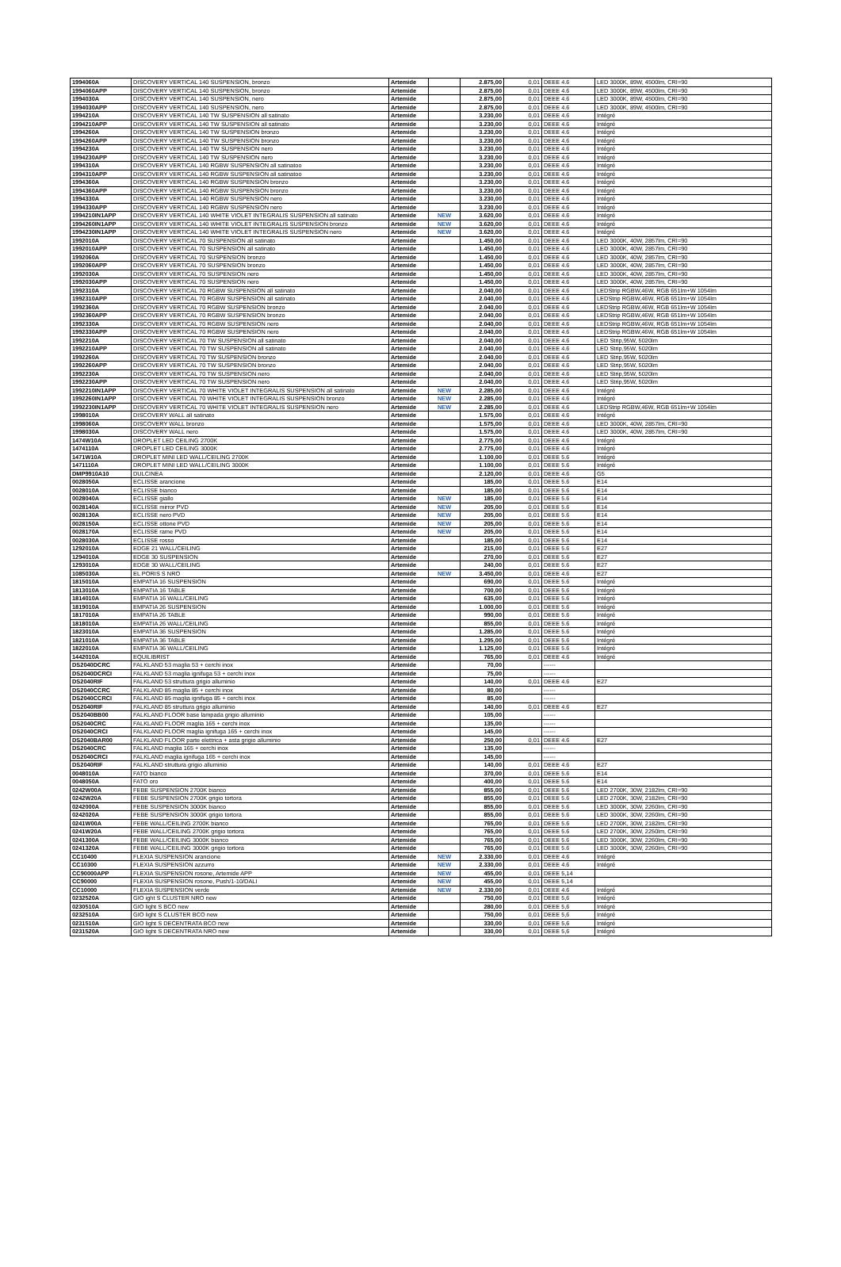| 1994060A | DISCOVERY VERTICAL 140 SUSPENSION, bronzo | Artemide | | 2.875,00 | 0,01 | DEEE 4.6 | LED 3000K, 89W, 4500lm, CRI=90 |
| 1994060APP | DISCOVERY VERTICAL 140 SUSPENSION, bronzo | Artemide | | 2.875,00 | 0,01 | DEEE 4.6 | LED 3000K, 89W, 4500lm, CRI=90 |
| 1994030A | DISCOVERY VERTICAL 140 SUSPENSION, nero | Artemide | | 2.875,00 | 0,01 | DEEE 4.6 | LED 3000K, 89W, 4500lm, CRI=90 |
| 1994030APP | DISCOVERY VERTICAL 140 SUSPENSION, nero | Artemide | | 2.875,00 | 0,01 | DEEE 4.6 | LED 3000K, 89W, 4500lm, CRI=90 |
| 1994210A | DISCOVERY VERTICAL 140 TW SUSPENSION all satinato | Artemide | | 3.230,00 | 0,01 | DEEE 4.6 | Intégré |
| 1994210APP | DISCOVERY VERTICAL 140 TW SUSPENSION all satinato | Artemide | | 3.230,00 | 0,01 | DEEE 4.6 | Intégré |
| 1994260A | DISCOVERY VERTICAL 140 TW SUSPENSION bronzo | Artemide | | 3.230,00 | 0,01 | DEEE 4.6 | Intégré |
| 1994260APP | DISCOVERY VERTICAL 140 TW SUSPENSION bronzo | Artemide | | 3.230,00 | 0,01 | DEEE 4.6 | Intégré |
| 1994230A | DISCOVERY VERTICAL 140 TW SUSPENSION nero | Artemide | | 3.230,00 | 0,01 | DEEE 4.6 | Intégré |
| 1994230APP | DISCOVERY VERTICAL 140 TW SUSPENSION nero | Artemide | | 3.230,00 | 0,01 | DEEE 4.6 | Intégré |
| 1994310A | DISCOVERY VERTICAL 140 RGBW SUSPENSION all satinatoo | Artemide | | 3.230,00 | 0,01 | DEEE 4.6 | Intégré |
| 1994310APP | DISCOVERY VERTICAL 140 RGBW SUSPENSION all satinatoo | Artemide | | 3.230,00 | 0,01 | DEEE 4.6 | Intégré |
| 1994360A | DISCOVERY VERTICAL 140 RGBW SUSPENSION bronzo | Artemide | | 3.230,00 | 0,01 | DEEE 4.6 | Intégré |
| 1994360APP | DISCOVERY VERTICAL 140 RGBW SUSPENSION bronzo | Artemide | | 3.230,00 | 0,01 | DEEE 4.6 | Intégré |
| 1994330A | DISCOVERY VERTICAL 140 RGBW SUSPENSION nero | Artemide | | 3.230,00 | 0,01 | DEEE 4.6 | Intégré |
| 1994330APP | DISCOVERY VERTICAL 140 RGBW SUSPENSION nero | Artemide | | 3.230,00 | 0,01 | DEEE 4.6 | Intégré |
| 1994210IN1APP | DISCOVERY VERTICAL 140 WHITE VIOLET INTEGRALIS SUSPENSION all satinato | Artemide | NEW | 3.620,00 | 0,01 | DEEE 4.6 | Intégré |
| 1994260IN1APP | DISCOVERY VERTICAL 140 WHITE VIOLET INTEGRALIS SUSPENSION bronzo | Artemide | NEW | 3.620,00 | 0,01 | DEEE 4.6 | Intégré |
| 1994230IN1APP | DISCOVERY VERTICAL 140 WHITE VIOLET INTEGRALIS SUSPENSION nero | Artemide | NEW | 3.620,00 | 0,01 | DEEE 4.6 | Intégré |
| 1992010A | DISCOVERY VERTICAL 70 SUSPENSION all satinato | Artemide | | 1.450,00 | 0,01 | DEEE 4.6 | LED 3000K, 40W, 2857lm, CRI=90 |
| 1992010APP | DISCOVERY VERTICAL 70 SUSPENSION all satinato | Artemide | | 1.450,00 | 0,01 | DEEE 4.6 | LED 3000K, 40W, 2857lm, CRI=90 |
| 1992060A | DISCOVERY VERTICAL 70 SUSPENSION bronzo | Artemide | | 1.450,00 | 0,01 | DEEE 4.6 | LED 3000K, 40W, 2857lm, CRI=90 |
| 1992060APP | DISCOVERY VERTICAL 70 SUSPENSION bronzo | Artemide | | 1.450,00 | 0,01 | DEEE 4.6 | LED 3000K, 40W, 2857lm, CRI=90 |
| 1992030A | DISCOVERY VERTICAL 70 SUSPENSION nero | Artemide | | 1.450,00 | 0,01 | DEEE 4.6 | LED 3000K, 40W, 2857lm, CRI=90 |
| 1992030APP | DISCOVERY VERTICAL 70 SUSPENSION nero | Artemide | | 1.450,00 | 0,01 | DEEE 4.6 | LED 3000K, 40W, 2857lm, CRI=90 |
| 1992310A | DISCOVERY VERTICAL 70 RGBW SUSPENSION all satinato | Artemide | | 2.040,00 | 0,01 | DEEE 4.6 | LEDStrip RGBW,46W, RGB 651lm+W 1054lm |
| 1992310APP | DISCOVERY VERTICAL 70 RGBW SUSPENSION all satinato | Artemide | | 2.040,00 | 0,01 | DEEE 4.6 | LEDStrip RGBW,46W, RGB 651lm+W 1054lm |
| 1992360A | DISCOVERY VERTICAL 70 RGBW SUSPENSION bronzo | Artemide | | 2.040,00 | 0,01 | DEEE 4.6 | LEDStrip RGBW,46W, RGB 651lm+W 1054lm |
| 1992360APP | DISCOVERY VERTICAL 70 RGBW SUSPENSION bronzo | Artemide | | 2.040,00 | 0,01 | DEEE 4.6 | LEDStrip RGBW,46W, RGB 651lm+W 1054lm |
| 1992330A | DISCOVERY VERTICAL 70 RGBW SUSPENSION nero | Artemide | | 2.040,00 | 0,01 | DEEE 4.6 | LEDStrip RGBW,46W, RGB 651lm+W 1054lm |
| 1992330APP | DISCOVERY VERTICAL 70 RGBW SUSPENSION nero | Artemide | | 2.040,00 | 0,01 | DEEE 4.6 | LEDStrip RGBW,46W, RGB 651lm+W 1054lm |
| 1992210A | DISCOVERY VERTICAL 70 TW SUSPENSION all satinato | Artemide | | 2.040,00 | 0,01 | DEEE 4.6 | LED Strip,95W, 5020lm |
| 1992210APP | DISCOVERY VERTICAL 70 TW SUSPENSION all satinato | Artemide | | 2.040,00 | 0,01 | DEEE 4.6 | LED Strip,95W, 5020lm |
| 1992260A | DISCOVERY VERTICAL 70 TW SUSPENSION bronzo | Artemide | | 2.040,00 | 0,01 | DEEE 4.6 | LED Strip,95W, 5020lm |
| 1992260APP | DISCOVERY VERTICAL 70 TW SUSPENSION bronzo | Artemide | | 2.040,00 | 0,01 | DEEE 4.6 | LED Strip,95W, 5020lm |
| 1992230A | DISCOVERY VERTICAL 70 TW SUSPENSION nero | Artemide | | 2.040,00 | 0,01 | DEEE 4.6 | LED Strip,95W, 5020lm |
| 1992230APP | DISCOVERY VERTICAL 70 TW SUSPENSION nero | Artemide | | 2.040,00 | 0,01 | DEEE 4.6 | LED Strip,95W, 5020lm |
| 1992210IN1APP | DISCOVERY VERTICAL 70 WHITE VIOLET INTEGRALIS SUSPENSION all satinato | Artemide | NEW | 2.285,00 | 0,01 | DEEE 4.6 | Intégré |
| 1992260IN1APP | DISCOVERY VERTICAL 70 WHITE VIOLET INTEGRALIS SUSPENSION bronzo | Artemide | NEW | 2.285,00 | 0,01 | DEEE 4.6 | Intégré |
| 1992230IN1APP | DISCOVERY VERTICAL 70 WHITE VIOLET INTEGRALIS SUSPENSION nero | Artemide | NEW | 2.285,00 | 0,01 | DEEE 4.6 | LEDStrip RGBW,46W, RGB 651lm+W 1054lm |
| 1998010A | DISCOVERY WALL all satinato | Artemide | | 1.575,00 | 0,01 | DEEE 4.6 | Intégré |
| 1998060A | DISCOVERY WALL bronzo | Artemide | | 1.575,00 | 0,01 | DEEE 4.6 | LED 3000K, 40W, 2857lm, CRI=90 |
| 1998030A | DISCOVERY WALL nero | Artemide | | 1.575,00 | 0,01 | DEEE 4.6 | LED 3000K, 40W, 2857lm, CRI=90 |
| 1474W10A | DROPLET LED CEILING 2700K | Artemide | | 2.775,00 | 0,01 | DEEE 4.6 | Intégré |
| 1474110A | DROPLET LED CEILING 3000K | Artemide | | 2.775,00 | 0,01 | DEEE 4.6 | Intégré |
| 1471W10A | DROPLET MINI LED WALL/CEILING 2700K | Artemide | | 1.100,00 | 0,01 | DEEE 5.6 | Intégré |
| 1471110A | DROPLET MINI LED WALL/CEILING 3000K | Artemide | | 1.100,00 | 0,01 | DEEE 5.6 | Intégré |
| DMP9910A10 | DULCINEA | Artemide | | 2.120,00 | 0,01 | DEEE 4.6 | G5 |
| 0028050A | ECLISSE arancione | Artemide | | 185,00 | 0,01 | DEEE 5.6 | E14 |
| 0028010A | ECLISSE bianco | Artemide | | 185,00 | 0,01 | DEEE 5.6 | E14 |
| 0028040A | ECLISSE giallo | Artemide | NEW | 185,00 | 0,01 | DEEE 5.6 | E14 |
| 0028140A | ECLISSE mirror PVD | Artemide | NEW | 205,00 | 0,01 | DEEE 5.6 | E14 |
| 0028130A | ECLISSE nero PVD | Artemide | NEW | 205,00 | 0,01 | DEEE 5.6 | E14 |
| 0028150A | ECLISSE ottone PVD | Artemide | NEW | 205,00 | 0,01 | DEEE 5.6 | E14 |
| 0028170A | ECLISSE rame PVD | Artemide | NEW | 205,00 | 0,01 | DEEE 5.6 | E14 |
| 0028030A | ECLISSE rosso | Artemide | | 185,00 | 0,01 | DEEE 5.6 | E14 |
| 1292010A | EDGE 21 WALL/CEILING | Artemide | | 215,00 | 0,01 | DEEE 5.6 | E27 |
| 1294010A | EDGE 30 SUSPENSION | Artemide | | 270,00 | 0,01 | DEEE 5.6 | E27 |
| 1293010A | EDGE 30 WALL/CEILING | Artemide | | 240,00 | 0,01 | DEEE 5.6 | E27 |
| 1085030A | EL PORIS S NRO | Artemide | NEW | 3.450,00 | 0,01 | DEEE 4.6 | E27 |
| 1815010A | EMPATIA 16 SUSPENSION | Artemide | | 690,00 | 0,01 | DEEE 5.6 | Intégré |
| 1813010A | EMPATIA 16 TABLE | Artemide | | 700,00 | 0,01 | DEEE 5.6 | Intégré |
| 1814010A | EMPATIA 16 WALL/CEILING | Artemide | | 635,00 | 0,01 | DEEE 5.6 | Intégré |
| 1819010A | EMPATIA 26 SUSPENSION | Artemide | | 1.000,00 | 0,01 | DEEE 5.6 | Intégré |
| 1817010A | EMPATIA 26 TABLE | Artemide | | 990,00 | 0,01 | DEEE 5.6 | Intégré |
| 1818010A | EMPATIA 26 WALL/CEILING | Artemide | | 855,00 | 0,01 | DEEE 5.6 | Intégré |
| 1823010A | EMPATIA 36 SUSPENSION | Artemide | | 1.285,00 | 0,01 | DEEE 5.6 | Intégré |
| 1821010A | EMPATIA 36 TABLE | Artemide | | 1.295,00 | 0,01 | DEEE 5.6 | Intégré |
| 1822010A | EMPATIA 36 WALL/CEILING | Artemide | | 1.125,00 | 0,01 | DEEE 5.6 | Intégré |
| 1442010A | EQUILIBRIST | Artemide | | 765,00 | 0,01 | DEEE 4.6 | Intégré |
| DS2040DCRC | FALKLAND 53 maglia 53 + cerchi inox | Artemide | | 70,00 | | ------ | |
| DS2040DCRCI | FALKLAND 53 maglia ignifuga 53 + cerchi inox | Artemide | | 75,00 | | ------ | |
| DS2040RIF | FALKLAND 53 struttura grigio alluminio | Artemide | | 140,00 | 0,01 | DEEE 4.6 | E27 |
| DS2040CCRC | FALKLAND 85 maglia 85 + cerchi inox | Artemide | | 80,00 | | ------ | |
| DS2040CCRCI | FALKLAND 85 maglia ignifuga 85 + cerchi inox | Artemide | | 85,00 | | ------ | |
| DS2040RIF | FALKLAND 85 struttura grigio alluminio | Artemide | | 140,00 | 0,01 | DEEE 4.6 | E27 |
| DS2040BB00 | FALKLAND FLOOR base lampada grigio alluminio | Artemide | | 105,00 | | ------ | |
| DS2040CRC | FALKLAND FLOOR maglia 165 + cerchi inox | Artemide | | 135,00 | | ------ | |
| DS2040CRCI | FALKLAND FLOOR maglia ignifuga 165 + cerchi inox | Artemide | | 145,00 | | ------ | |
| DS2040BAR00 | FALKLAND FLOOR parte elettrica + asta grigio alluminio | Artemide | | 250,00 | 0,01 | DEEE 4.6 | E27 |
| DS2040CRC | FALKLAND maglia 165 + cerchi inox | Artemide | | 135,00 | | ------ | |
| DS2040CRCI | FALKLAND maglia ignifuga 165 + cerchi inox | Artemide | | 145,00 | | ------ | |
| DS2040RIF | FALKLAND struttura grigio alluminio | Artemide | | 140,00 | 0,01 | DEEE 4.6 | E27 |
| 0048010A | FATO bianco | Artemide | | 370,00 | 0,01 | DEEE 5.6 | E14 |
| 0048050A | FATO oro | Artemide | | 400,00 | 0,01 | DEEE 5.6 | E14 |
| 0242W00A | FEBE SUSPENSION 2700K bianco | Artemide | | 855,00 | 0,01 | DEEE 5.6 | LED 2700K, 30W, 2182lm, CRI=90 |
| 0242W20A | FEBE SUSPENSION 2700K grigio tortora | Artemide | | 855,00 | 0,01 | DEEE 5.6 | LED 2700K, 30W, 2182lm, CRI=90 |
| 0242000A | FEBE SUSPENSION 3000K bianco | Artemide | | 855,00 | 0,01 | DEEE 5.6 | LED 3000K, 30W, 2260lm, CRI=90 |
| 0242020A | FEBE SUSPENSION 3000K grigio tortora | Artemide | | 855,00 | 0,01 | DEEE 5.6 | LED 3000K, 30W, 2260lm, CRI=90 |
| 0241W00A | FEBE WALL/CEILING 2700K bianco | Artemide | | 765,00 | 0,01 | DEEE 5.6 | LED 2700K, 30W, 2182lm, CRI=90 |
| 0241W20A | FEBE WALL/CEILING 2700K grigio tortora | Artemide | | 765,00 | 0,01 | DEEE 5.6 | LED 2700K, 30W, 2250lm, CRI=90 |
| 0241300A | FEBE WALL/CEILING 3000K bianco | Artemide | | 765,00 | 0,01 | DEEE 5.6 | LED 3000K, 30W, 2260lm, CRI=90 |
| 0241320A | FEBE WALL/CEILING 3000K grigio tortora | Artemide | | 765,00 | 0,01 | DEEE 5.6 | LED 3000K, 30W, 2260lm, CRI=90 |
| CC10400 | FLEXIA SUSPENSION arancione | Artemide | NEW | 2.330,00 | 0,01 | DEEE 4.6 | Intégré |
| CC10300 | FLEXIA SUSPENSION azzurro | Artemide | NEW | 2.330,00 | 0,01 | DEEE 4.6 | Intégré |
| CC90000APP | FLEXIA SUSPENSION rosone, Artemide APP | Artemide | NEW | 455,00 | 0,01 | DEEE 5,14 | |
| CC90000 | FLEXIA SUSPENSION rosone, Push/1-10/DALI | Artemide | NEW | 455,00 | 0,01 | DEEE 5,14 | |
| CC10000 | FLEXIA SUSPENSION verde | Artemide | NEW | 2.330,00 | 0,01 | DEEE 4.6 | Intégré |
| 0232520A | GIO ight S CLUSTER NRO new | Artemide | | 750,00 | 0,01 | DEEE 5,6 | Intégré |
| 0230510A | GIO light S BCO new | Artemide | | 280,00 | 0,01 | DEEE 5,6 | Intégré |
| 0232510A | GIO light S CLUSTER BCO new | Artemide | | 750,00 | 0,01 | DEEE 5,6 | Intégré |
| 0231510A | GIO light S DECENTRATA BCO new | Artemide | | 330,00 | 0,01 | DEEE 5,6 | Intégré |
| 0231520A | GIO light S DECENTRATA NRO new | Artemide | | 330,00 | 0,01 | DEEE 5,6 | Intégré |